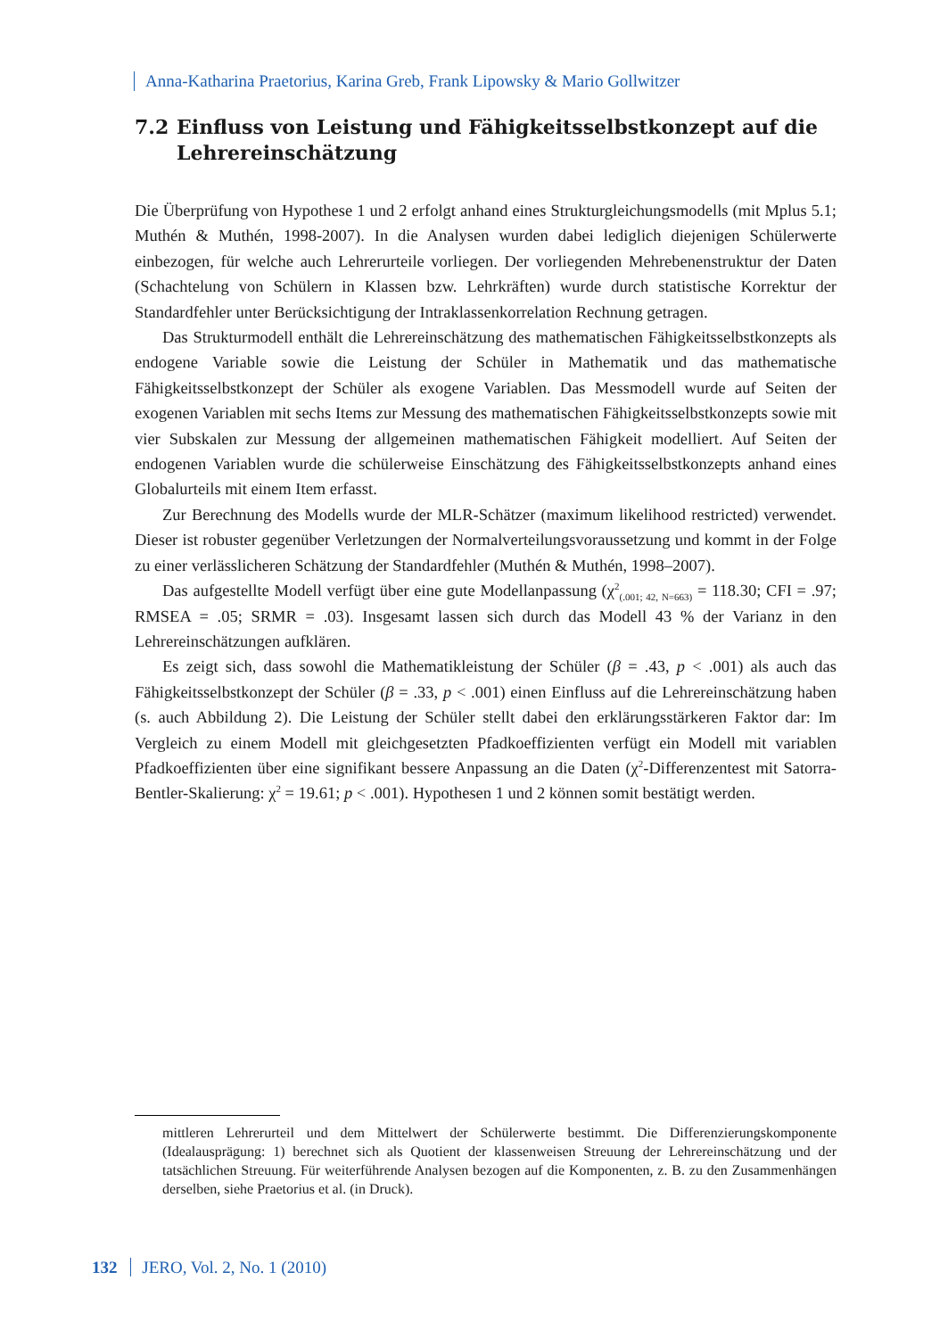Anna-Katharina Praetorius, Karina Greb, Frank Lipowsky & Mario Gollwitzer
7.2 Einfluss von Leistung und Fähigkeitsselbstkonzept auf die Lehrereinschätzung
Die Überprüfung von Hypothese 1 und 2 erfolgt anhand eines Strukturgleichungs­modells (mit Mplus 5.1; Muthén & Muthén, 1998-2007). In die Analysen wurden dabei lediglich diejenigen Schülerwerte einbezogen, für welche auch Lehrerurteile vorliegen. Der vorliegenden Mehrebenenstruktur der Daten (Schachtelung von Schülern in Klassen bzw. Lehrkräften) wurde durch statistische Korrektur der Standardfehler unter Berücksichtigung der Intraklassenkorrelation Rechnung ge­tragen.
Das Strukturmodell enthält die Lehrereinschätzung des mathematischen Fähigkeitsselbstkonzepts als endogene Variable sowie die Leistung der Schüler in Mathematik und das mathematische Fähigkeitsselbstkonzept der Schüler als exo­gene Variablen. Das Messmodell wurde auf Seiten der exogenen Variablen mit sechs Items zur Messung des mathematischen Fähigkeitsselbstkonzepts sowie mit vier Subskalen zur Messung der allgemeinen mathematischen Fähigkeit model­liert. Auf Seiten der endogenen Variablen wurde die schülerweise Einschätzung des Fähigkeitsselbstkonzepts anhand eines Globalurteils mit einem Item erfasst.
Zur Berechnung des Modells wurde der MLR-Schätzer (maximum likelihood re­stricted) verwendet. Dieser ist robuster gegenüber Verletzungen der Normalver­teilungsvoraussetzung und kommt in der Folge zu einer verlässlicheren Schätzung der Standardfehler (Muthén & Muthén, 1998–2007).
Das aufgestellte Modell verfügt über eine gute Modellanpassung (χ<sup>2</sup><sub>(.001; 42, N=663)</sub> = 118.30; CFI = .97; RMSEA = .05; SRMR = .03). Insgesamt lassen sich durch das Modell 43 % der Varianz in den Lehrereinschätzungen aufklären.
Es zeigt sich, dass sowohl die Mathematikleistung der Schüler (β = .43, p < .001) als auch das Fähigkeitsselbstkonzept der Schüler (β = .33, p < .001) ei­nen Einfluss auf die Lehrereinschätzung haben (s. auch Abbildung 2). Die Leistung der Schüler stellt dabei den erklärungsstärkeren Faktor dar: Im Vergleich zu ei­nem Modell mit gleichgesetzten Pfadkoeffizienten verfügt ein Modell mit variab­len Pfadkoeffizienten über eine signifikant bessere Anpassung an die Daten (χ<sup>2</sup>-Differenzentest mit Satorra-Bentler-Skalierung: χ<sup>2</sup> = 19.61; p < .001). Hypothesen 1 und 2 können somit bestätigt werden.
mittleren Lehrerurteil und dem Mittelwert der Schülerwerte bestimmt. Die Differenzie­rungskomponente (Idealausprägung: 1) berechnet sich als Quotient der klassenweisen Streuung der Lehrereinschätzung und der tatsächlichen Streuung. Für weiterführende Analysen bezogen auf die Komponenten, z. B. zu den Zusammenhängen derselben, siehe Praetorius et al. (in Druck).
132 JERO, Vol. 2, No. 1 (2010)